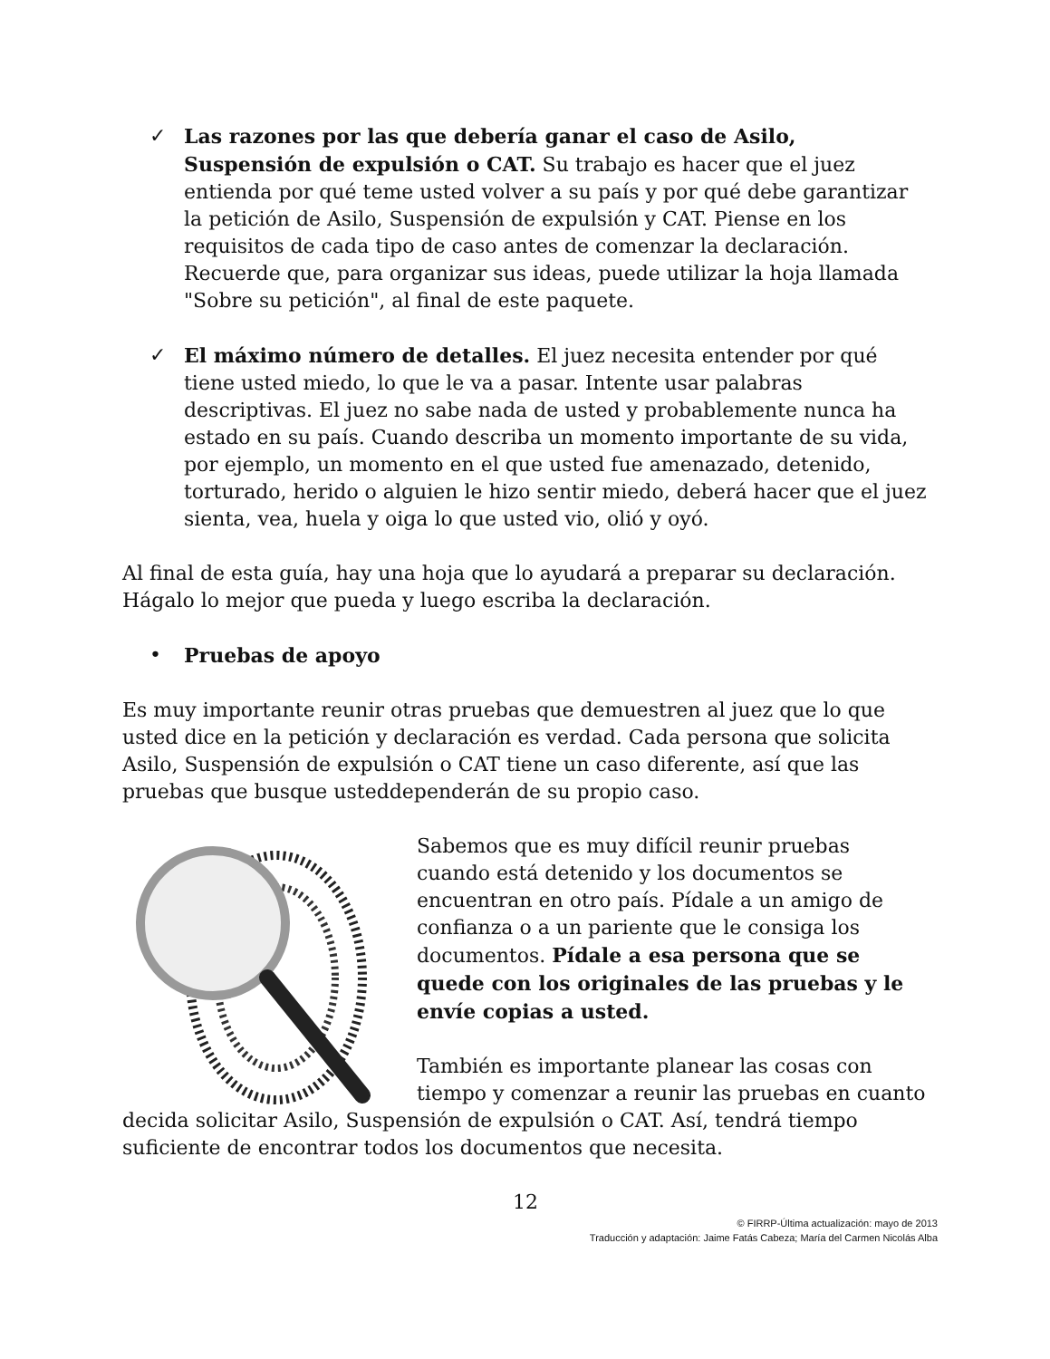✓ Las razones por las que debería ganar el caso de Asilo, Suspensión de expulsión o CAT. Su trabajo es hacer que el juez entienda por qué teme usted volver a su país y por qué debe garantizar la petición de Asilo, Suspensión de expulsión y CAT. Piense en los requisitos de cada tipo de caso antes de comenzar la declaración. Recuerde que, para organizar sus ideas, puede utilizar la hoja llamada "Sobre su petición", al final de este paquete.
✓ El máximo número de detalles. El juez necesita entender por qué tiene usted miedo, lo que le va a pasar. Intente usar palabras descriptivas. El juez no sabe nada de usted y probablemente nunca ha estado en su país. Cuando describa un momento importante de su vida, por ejemplo, un momento en el que usted fue amenazado, detenido, torturado, herido o alguien le hizo sentir miedo, deberá hacer que el juez sienta, vea, huela y oiga lo que usted vio, olió y oyó.
Al final de esta guía, hay una hoja que lo ayudará a preparar su declaración. Hágalo lo mejor que pueda y luego escriba la declaración.
• Pruebas de apoyo
Es muy importante reunir otras pruebas que demuestren al juez que lo que usted dice en la petición y declaración es verdad. Cada persona que solicita Asilo, Suspensión de expulsión o CAT tiene un caso diferente, así que las pruebas que busque usteddependerán de su propio caso.
Sabemos que es muy difícil reunir pruebas cuando está detenido y los documentos se encuentran en otro país. Pídale a un amigo de confianza o a un pariente que le consiga los documentos. Pídale a esa persona que se quede con los originales de las pruebas y le envíe copias a usted.
También es importante planear las cosas con tiempo y comenzar a reunir las pruebas en cuanto decida solicitar Asilo, Suspensión de expulsión o CAT. Así, tendrá tiempo suficiente de encontrar todos los documentos que necesita.
12
© FIRRP-Última actualización: mayo de 2013
Traducción y adaptación: Jaime Fatás Cabeza; María del Carmen Nicolás Alba